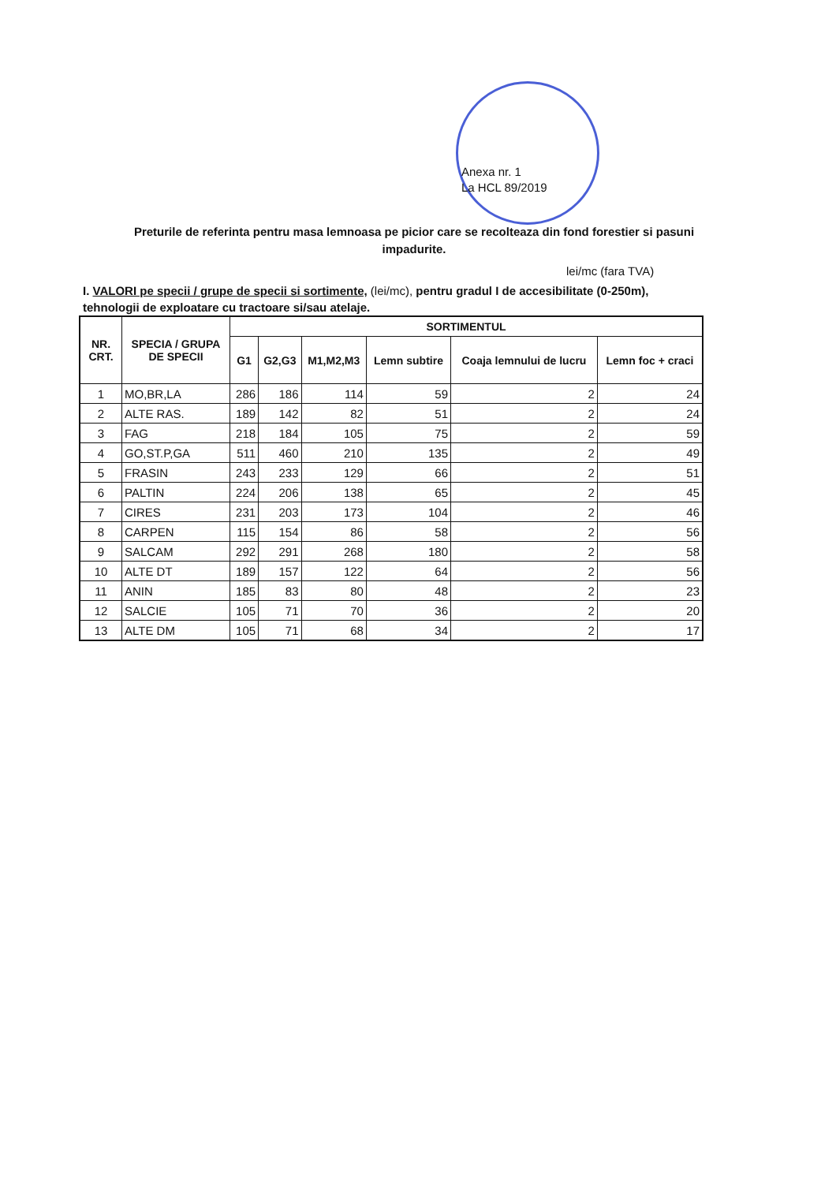Anexa nr. 1
La HCL 89/2019
Preturile de referinta pentru masa lemnoasa pe picior care se recolteaza din fond forestier si pasuni impadurite.
lei/mc (fara TVA)
I. VALORI pe specii / grupe de specii si sortimente, (lei/mc), pentru gradul I de accesibilitate (0-250m), tehnologii de exploatare cu tractoare si/sau atelaje.
| NR. CRT. | SPECIA / GRUPA DE SPECII | SORTIMENTUL | | | | | |
| --- | --- | --- | --- | --- | --- | --- | --- |
| | | G1 | G2,G3 | M1,M2,M3 | Lemn subtire | Coaja lemnului de lucru | Lemn foc + craci |
| 1 | MO,BR,LA | 286 | 186 | 114 | 59 | 2 | 24 |
| 2 | ALTE RAS. | 189 | 142 | 82 | 51 | 2 | 24 |
| 3 | FAG | 218 | 184 | 105 | 75 | 2 | 59 |
| 4 | GO,ST.P,GA | 511 | 460 | 210 | 135 | 2 | 49 |
| 5 | FRASIN | 243 | 233 | 129 | 66 | 2 | 51 |
| 6 | PALTIN | 224 | 206 | 138 | 65 | 2 | 45 |
| 7 | CIRES | 231 | 203 | 173 | 104 | 2 | 46 |
| 8 | CARPEN | 115 | 154 | 86 | 58 | 2 | 56 |
| 9 | SALCAM | 292 | 291 | 268 | 180 | 2 | 58 |
| 10 | ALTE DT | 189 | 157 | 122 | 64 | 2 | 56 |
| 11 | ANIN | 185 | 83 | 80 | 48 | 2 | 23 |
| 12 | SALCIE | 105 | 71 | 70 | 36 | 2 | 20 |
| 13 | ALTE DM | 105 | 71 | 68 | 34 | 2 | 17 |